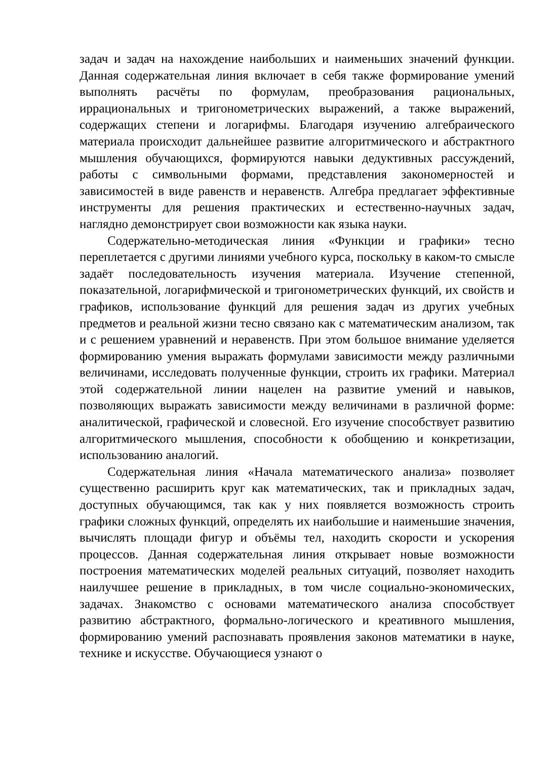задач и задач на нахождение наибольших и наименьших значений функции. Данная содержательная линия включает в себя также формирование умений выполнять расчёты по формулам, преобразования рациональных, иррациональных и тригонометрических выражений, а также выражений, содержащих степени и логарифмы. Благодаря изучению алгебраического материала происходит дальнейшее развитие алгоритмического и абстрактного мышления обучающихся, формируются навыки дедуктивных рассуждений, работы с символьными формами, представления закономерностей и зависимостей в виде равенств и неравенств. Алгебра предлагает эффективные инструменты для решения практических и естественно-научных задач, наглядно демонстрирует свои возможности как языка науки.
Содержательно-методическая линия «Функции и графики» тесно переплетается с другими линиями учебного курса, поскольку в каком-то смысле задаёт последовательность изучения материала. Изучение степенной, показательной, логарифмической и тригонометрических функций, их свойств и графиков, использование функций для решения задач из других учебных предметов и реальной жизни тесно связано как с математическим анализом, так и с решением уравнений и неравенств. При этом большое внимание уделяется формированию умения выражать формулами зависимости между различными величинами, исследовать полученные функции, строить их графики. Материал этой содержательной линии нацелен на развитие умений и навыков, позволяющих выражать зависимости между величинами в различной форме: аналитической, графической и словесной. Его изучение способствует развитию алгоритмического мышления, способности к обобщению и конкретизации, использованию аналогий.
Содержательная линия «Начала математического анализа» позволяет существенно расширить круг как математических, так и прикладных задач, доступных обучающимся, так как у них появляется возможность строить графики сложных функций, определять их наибольшие и наименьшие значения, вычислять площади фигур и объёмы тел, находить скорости и ускорения процессов. Данная содержательная линия открывает новые возможности построения математических моделей реальных ситуаций, позволяет находить наилучшее решение в прикладных, в том числе социально-экономических, задачах. Знакомство с основами математического анализа способствует развитию абстрактного, формально-логического и креативного мышления, формированию умений распознавать проявления законов математики в науке, технике и искусстве. Обучающиеся узнают о